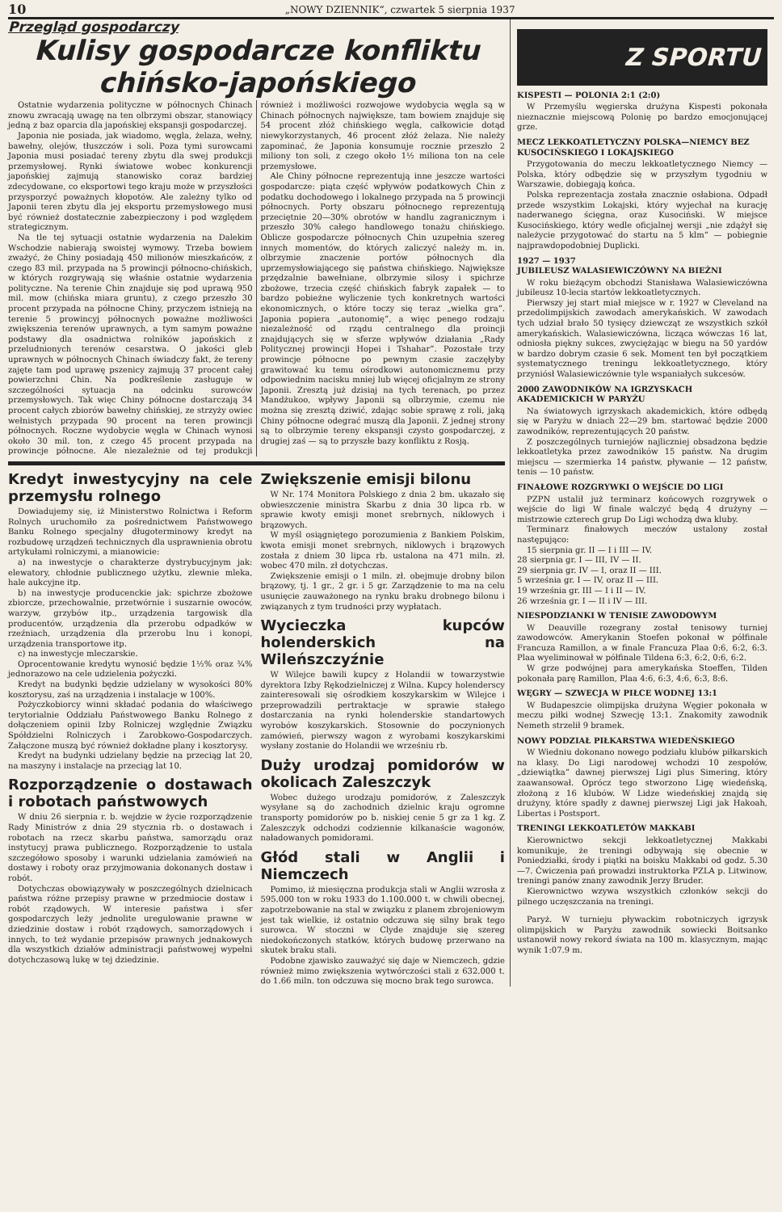10 „NOWY DZIENNIK“, czwartek 5 sierpnia 1937
Przegląd gospodarczy
Kulisy gospodarcze konfliktu chińsko-japońskiego
Ostatnie wydarzenia polityczne w północnych Chinach znowu zwracają uwagę na ten olbrzymi obszar, stanowiący jedną z baz oparcia dla japońskiej ekspansji gospodarczej.
Japonia nie posiada, jak wiadomo, węgla, żelaza, wełny, bawełny, olejów, tłuszczów i soli. Poza tymi surowcami Japonia musi posiadać tereny zbytu dla swej produkcji przemysłowej. Rynki światowe wobec konkurencji japońskiej zajmują stanowisko coraz bardziej zdecydowane, co eksportowi tego kraju może w przyszłości przysporzyć poważnych kłopotów. Ale zależny tylko od Japonii teren zbytu dla jej eksportu przemysłowego musi być również dostatecznie zabezpieczony i pod względem strategicznym.
Na tle tej sytuacji ostatnie wydarzenia na Dalekim Wschodzie nabierają swoistej wymowy. Trzeba bowiem zważyć, że Chiny posiadają 450 milionów mieszkańców, z czego 83 mil. przypada na 5 prowincji północno-chińskich, w których rozgrywają się właśnie ostatnie wydarzenia polityczne. Na terenie Chin znajduje się pod uprawą 950 mil. mow (chińska miara gruntu), z czego przeszło 30 procent przypada na północne Chiny, przyczem istnieją na terenie 5 prowincyj północnych poważne możliwości zwiększenia terenów uprawnych, a tym samym poważne podstawy dla osadnictwa rolników japońskich z przeludnionych terenów cesarstwa. O jakości gleb uprawnych w północnych Chinach świadczy fakt, że tereny zajęte tam pod uprawę pszenicy zajmują 37 procent całej powierzchni Chin. Na podkreślenie zasługuje w szczególności sytuacja na odcinku surowców przemysłowych. Tak więc Chiny północne dostarczają 34 procent całych zbiorów bawełny chińskiej, ze strzyży owiec wełnistych przypada 90 procent na teren prowincji północnych. Roczne wydobycie węgla w Chinach wynosi około 30 mil. ton, z czego 45 procent przypada na prowincje północne. Ale niezależnie od tej produkcji również i możliwości rozwojowe wydobycia węgla są w Chinach północnych największe, tam bowiem znajduje się 54 procent złóż chińskiego węgla, całkowicie dotąd niewykorzystanych, 46 procent złóż żelaza. Nie należy zapominać, że Japonia konsumuje rocznie przeszło 2 miliony ton soli, z czego około 1½ miliona ton na cele przemysłowe.
Ale Chiny północne reprezentują inne jeszcze wartości gospodarcze: piąta część wpływów podatkowych Chin z podatku dochodowego i lokalnego przypada na 5 prowincji północnych. Porty obszaru północnego reprezentują przeciętnie 20—30% obrotów w handlu zagranicznym i przeszło 30% całego handlowego tonażu chińskiego. Oblicze gospodarcze północnych Chin uzupełnia szereg innych momentów, do których zaliczyć należy m. in. olbrzymie znaczenie portów północnych dla uprzemysłowiającego się państwa chińskiego. Największe przędzalnie bawełniane, olbrzymie silosy i spichrze zbożowe, trzecia część chińskich fabryk zapałek — to bardzo pobieżne wyliczenie tych konkretnych wartości ekonomicznych, o które toczy się teraz „wielka gra“. Japonia popiera „autonomię“, a więc penego rodzaju niezależność od rządu centralnego dla proincji znajdujących się w sferze wpływów działania „Rady Politycznej prowincji Hopei i Tshahar“. Pozostałe trzy prowincje północne po pewnym czasie zaczęłyby grawitować ku temu ośrodkowi autonomicznemu przy odpowiednim nacisku mniej lub więcej oficjalnym ze strony Japonii. Zresztą już dzisiaj na tych terenach, po przez Mandżukoo, wpływy Japonii są olbrzymie, czemu nie można się zresztą dziwić, zdając sobie sprawę z roli, jaką Chiny północne odegrać muszą dla Japonii. Z jednej strony są to olbrzymie tereny ekspansji czysto gospodarczej, z drugiej zaś — są to przyszłe bazy konfliktu z Rosją.
Kredyt inwestycyjny na cele przemysłu rolnego
Dowiadujemy się, iż Ministerstwo Rolnictwa i Reform Rolnych uruchomiło za pośrednictwem Państwowego Banku Rolnego specjalny długoterminowy kredyt na rozbudowę urządzeń technicznych dla usprawnienia obrotu artykułami rolniczymi, a mianowicie:
a) na inwestycje o charakterze dystrybucyjnym jak: elewatory, chłodnie publicznego użytku, zlewnie mleka, hale aukcyjne itp.
b) na inwestycje producenckie jak: spichrze zbożowe zbiorcze, przechowalnie, przetwórnie i suszarnie owoców, warzyw, grzybów itp., urządzenia targowisk dla producentów, urządzenia dla przerobu odpadków w rzeźniach, urządzenia dla przerobu lnu i konopi, urządzenia transportowe itp.
c) na inwestycje mleczarskie.
Oprocentowanie kredytu wynosić będzie 1½% oraz ¾% jednorazowo na cele udzielenia pożyczki.
Kredyt na budynki będzie udzielany w wysokości 80% kosztorysu, zaś na urządzenia i instalacje w 100%.
Pożyczkobiorcy winni składać podania do właściwego terytorialnie Oddziału Państwowego Banku Rolnego z dołączeniem opinii Izby Rolniczej względnie Związku Spółdzielni Rolniczych i Zarobkowo-Gospodarczych. Załączone muszą być również dokładne plany i kosztorysy.
Kredyt na budynki udzielany będzie na przeciąg lat 20, na maszyny i instalacje na przeciąg lat 10.
Rozporządzenie o dostawach i robotach państwowych
W dniu 26 sierpnia r. b. wejdzie w życie rozporządzenie Rady Ministrów z dnia 29 stycznia rb. o dostawach i robotach na rzecz skarbu państwa, samorządu oraz instytucyj prawa publicznego. Rozporządzenie to ustala szczegółowo sposoby i warunki udzielania zamówień na dostawy i roboty oraz przyjmowania dokonanych dostaw i robót.
Dotychczas obowiązywały w poszczególnych dzielnicach państwa różne przepisy prawne w przedmiocie dostaw i robót rządowych. W interesie państwa i sfer gospodarczych leży jednolite uregulowanie prawne w dziedzinie dostaw i robót rządowych, samorządowych i innych, to też wydanie przepisów prawnych jednakowych dla wszystkich działów administracji państwowej wypełni dotychczasową lukę w tej dziedzinie.
Zwiększenie emisji bilonu
W Nr. 174 Monitora Polskiego z dnia 2 bm. ukazało się obwieszczenie ministra Skarbu z dnia 30 lipca rb. w sprawie kwoty emisji monet srebrnych, niklowych i brązowych.
W myśl osiągniętego porozumienia z Bankiem Polskim, kwota emisji monet srebrnych, niklowych i brązowych została z dniem 30 lipca rb. ustalona na 471 miln. zł. wobec 470 miln. zł dotychczas.
Zwiększenie emisji o 1 miln. zł. obejmuje drobny bilon brązowy, tj. 1 gr., 2 gr. i 5 gr. Zarządzenie to ma na celu usunięcie zauważonego na rynku braku drobnego bilonu i związanych z tym trudności przy wypłatach.
Wycieczka kupców holenderskich na Wileńszczyźnie
W Wilejce bawili kupcy z Holandii w towarzystwie dyrektora Izby Rękodzielniczej z Wilna. Kupcy holenderscy zainteresowali się ośrodkiem koszykarskim w Wilejce i przeprowadzili pertraktacje w sprawie stałego dostarczania na rynki holenderskie standartowych wyrobów koszykarskich. Stosownie do poczynionych zamówień, pierwszy wagon z wyrobami koszykarskimi wysłany zostanie do Holandii we wrześniu rb.
Duży urodzaj pomidorów w okolicach Zaleszczyk
Wobec dużego urodzaju pomidorów, z Zaleszczyk wysyłane są do zachodnich dzielnic kraju ogromne transporty pomidorów po b. niskiej cenie 5 gr za 1 kg. Z Zaleszczyk odchodzi codziennie kilkanaście wagonów, naładowanych pomidorami.
Głód stali w Anglii i Niemczech
Pomimo, iż miesięczna produkcja stali w Anglii wzrosła z 595.000 ton w roku 1933 do 1.100.000 t. w chwili obecnej, zapotrzebowanie na stal w związku z planem zbrojeniowym jest tak wielkie, iż ostatnio odczuwa się silny brak tego surowca. W stoczni w Clyde znajduje się szereg niedokończonych statków, których budowę przerwano na skutek braku stali.
Podobne zjawisko zauważyć się daje w Niemczech, gdzie również mimo zwiększenia wytwórczości stali z 632.000 t. do 1.66 miln. ton odczuwa się mocno brak tego surowca.
Z SPORTU
KISPESTI — POLONIA 2:1 (2:0)
W Przemyślu węgierska drużyna Kispesti pokonała nieznacznie miejscową Polonię po bardzo emocjonującej grze.
MECZ LEKKOATLETYCZNY POLSKA—NIEMCY BEZ KUSOCIŃSKIEGO I LOKAJSKIEGO
Przygotowania do meczu lekkoatletycznego Niemcy — Polska, który odbędzie się w przyszłym tygodniu w Warszawie, dobiegają końca.
Polska reprezentacja została znacznie osłabiona. Odpadł przede wszystkim Lokajski, który wyjechał na kurację naderwanego ścięgna, oraz Kusociński. W miejsce Kusocińskiego, który wedle oficjalnej wersji „nie zdążył się należycie przygotować do startu na 5 klm“ — pobiegnie najprawdopodobniej Duplicki.
1927 — 1937
JUBILEUSZ WALASIEWICZÓWNY NA BIEŻNI
W roku bieżącym obchodzi Stanisława Walasiewiczówna jubileusz 10-lecia startów lekkoatletycznych.
Pierwszy jej start miał miejsce w r. 1927 w Cleveland na przedolimpijskich zawodach amerykańskich. W zawodach tych udział brało 50 tysięcy dziewcząt ze wszystkich szkół amerykańskich. Walasiewiczówna, licząca wówczas 16 lat, odniosła piękny sukces, zwyciężając w biegu na 50 yardów w bardzo dobrym czasie 6 sek. Moment ten był początkiem systematycznego treningu lekkoatletycznego, który przyniósł Walasiewiczównie tyle wspaniałych sukcesów.
2000 ZAWODNIKÓW NA IGRZYSKACH AKADEMICKICH W PARYŻU
Na światowych igrzyskach akademickich, które odbędą się w Paryżu w dniach 22—29 bm. startować będzie 2000 zawodników, reprezentujących 20 państw.
Z poszczególnych turniejów najliczniej obsadzona będzie lekkoatletyka przez zawodników 15 państw. Na drugim miejscu — szermierka 14 państw, pływanie — 12 państw, tenis — 10 państw.
FINAŁOWE ROZGRYWKI O WEJŚCIE DO LIGI
PZPN ustalił już terminarz końcowych rozgrywek o wejście do ligi W finale walczyć będą 4 drużyny — mistrzowie czterech grup Do Ligi wchodzą dwa kluby.
Terminarz finałowych meczów ustalony został następująco:
15 sierpnia gr. II — I i III — IV.
28 sierpnia gr. I — III, IV — II.
29 sierpnia gr. IV — I, oraz II — III.
5 września gr. I — IV, oraz II — III.
19 września gr. III — I i II — IV.
26 września gr. I — II i IV — III.
NIESPODZIANKI W TENISIE ZAWODOWYM
W Deauville rozegrany został tenisowy turniej zawodowców. Amerykanin Stoefen pokonał w półfinale Francuza Ramillon, a w finale Francuza Plaa 0:6, 6:2, 6:3. Plaa wyeliminował w półfinale Tildena 6:3, 6:2, 0:6, 6:2.
W grze podwójnej para amerykańska Stoeffen, Tilden pokonała parę Ramillon, Plaa 4:6, 6:3, 4:6, 6:3, 8:6.
WĘGRY — SZWECJA W PIŁCE WODNEJ 13:1
W Budapeszcie olimpijska drużyna Węgier pokonała w meczu piłki wodnej Szwecję 13:1. Znakomity zawodnik Nemeth strzelił 9 bramek.
NOWY PODZIAŁ PIŁKARSTWA WIEDEŃSKIEGO
W Wiedniu dokonano nowego podziału klubów piłkarskich na klasy. Do Ligi narodowej wchodzi 10 zespołów, „dziewiątka“ dawnej pierwszej Ligi plus Simering, który zaawansował. Oprócz tego stworzono Ligę wiedeńską, złożoną z 16 klubów. W Lidze wiedeńskiej znajdą się drużyny, które spadły z dawnej pierwszej Ligi jak Hakoah, Libertas i Postsport.
TRENINGI LEKKOATLETÓW MAKKABI
Kierownictwo sekcji lekkoatletycznej Makkabi komunikuje, że treningi odbywają się obecnie w Poniedziałki, środy i piątki na boisku Makkabi od godz. 5.30—7. Ćwiczenia pań prowadzi instruktorka PZLA p. Litwinow, treningi panów znany zawodnik Jerzy Bruder.
Kierownictwo wzywa wszystkich członków sekcji do pilnego uczęszczania na treningi.
Paryż. W turnieju pływackim robotniczych igrzysk olimpijskich w Paryżu zawodnik sowiecki Boitsanko ustanowił nowy rekord świata na 100 m. klasycznym, mając wynik 1:07.9 m.